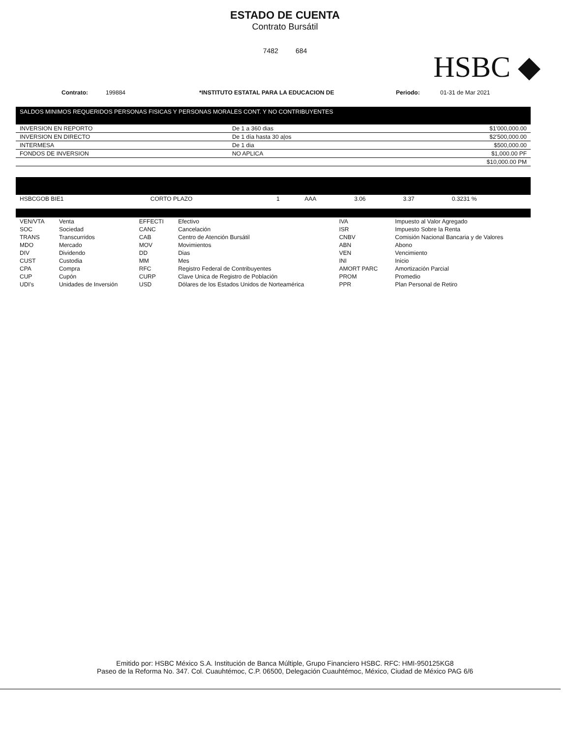ESTADO DE CUENTA
Contrato Bursátil
7482 684
HSBC ◆
Contrato: 199884 *INSTITUTO ESTATAL PARA LA EDUCACION DE Periodo: 01-31 de Mar 2021
SALDOS MINIMOS REQUERIDOS PERSONAS FISICAS Y PERSONAS MORALES CONT. Y NO CONTRIBUYENTES
| INVERSION EN REPORTO | De 1 a 360 dias | $1'000,000.00 |
| INVERSION EN DIRECTO | De 1 día hasta 30 a/os | $2'500,000.00 |
| INTERMESA | De 1 dia | $500,000.00 |
| FONDOS DE INVERSION | NO APLICA | $1,000.00 PF |
| | | $10,000.00 PM |
| HSBCGOB BIE1 | CORTO PLAZO | 1 | AAA | 3.06 | 3.37 | 0.3231 % |
| VEN/VTA | Venta | EFFECTI | Efectivo | IVA | Impuesto al Valor Agregado |
| SOC | Sociedad | CANC | Cancelación | ISR | Impuesto Sobre la Renta |
| TRANS | Transcurridos | CAB | Centro de Atención Bursátil | CNBV | Comisión Nacional Bancaria y de Valores |
| MDO | Mercado | MOV | Movimientos | ABN | Abono |
| DIV | Dividendo | DD | Dias | VEN | Vencimiento |
| CUST | Custodia | MM | Mes | INI | Inicio |
| CPA | Compra | RFC | Registro Federal de Contribuyentes | AMORT PARC | Amortización Parcial |
| CUP | Cupón | CURP | Clave Unica de Registro de Población | PROM | Promedio |
| UDI's | Unidades de Inversión | USD | Dólares de los Estados Unidos de Norteamérica | PPR | Plan Personal de Retiro |
Emitido por: HSBC México S.A. Institución de Banca Múltiple, Grupo Financiero HSBC. RFC: HMI-950125KG8
Paseo de la Reforma No. 347. Col. Cuauhtémoc, C.P. 06500, Delegación Cuauhtémoc, México, Ciudad de México PAG 6/6